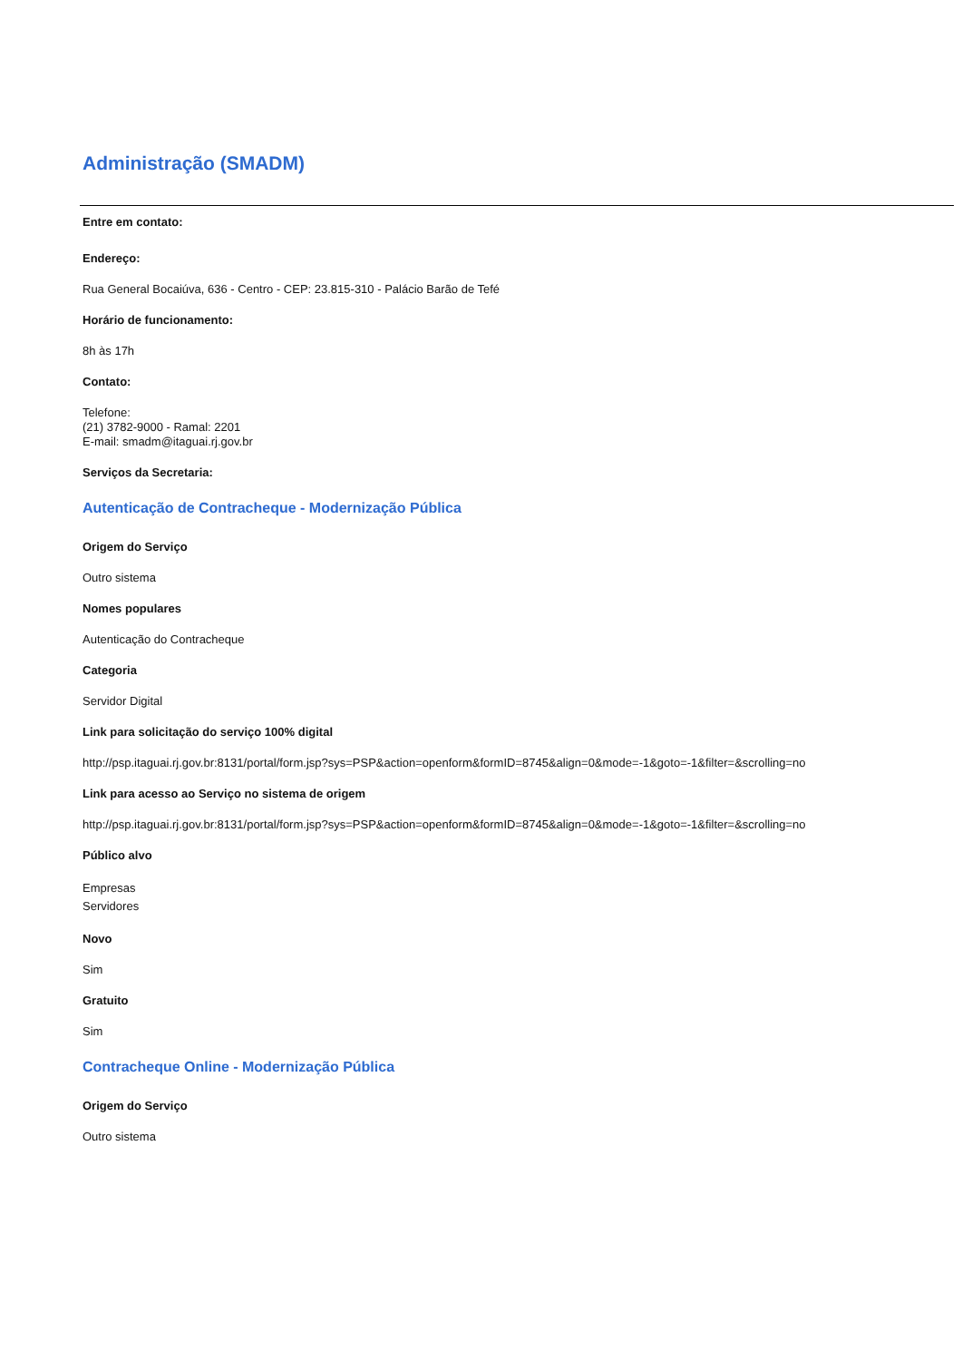Administração (SMADM)
Entre em contato:
Endereço:
Rua General Bocaiúva, 636 - Centro - CEP: 23.815-310 - Palácio Barão de Tefé
Horário de funcionamento:
8h às 17h
Contato:
Telefone:
(21) 3782-9000 - Ramal: 2201
E-mail: smadm@itaguai.rj.gov.br
Serviços da Secretaria:
Autenticação de Contracheque - Modernização Pública
Origem do Serviço
Outro sistema
Nomes populares
Autenticação do Contracheque
Categoria
Servidor Digital
Link para solicitação do serviço 100% digital
http://psp.itaguai.rj.gov.br:8131/portal/form.jsp?sys=PSP&action=openform&formID=8745&align=0&mode=-1&goto=-1&filter=&scrolling=no
Link para acesso ao Serviço no sistema de origem
http://psp.itaguai.rj.gov.br:8131/portal/form.jsp?sys=PSP&action=openform&formID=8745&align=0&mode=-1&goto=-1&filter=&scrolling=no
Público alvo
Empresas
Servidores
Novo
Sim
Gratuito
Sim
Contracheque Online - Modernização Pública
Origem do Serviço
Outro sistema